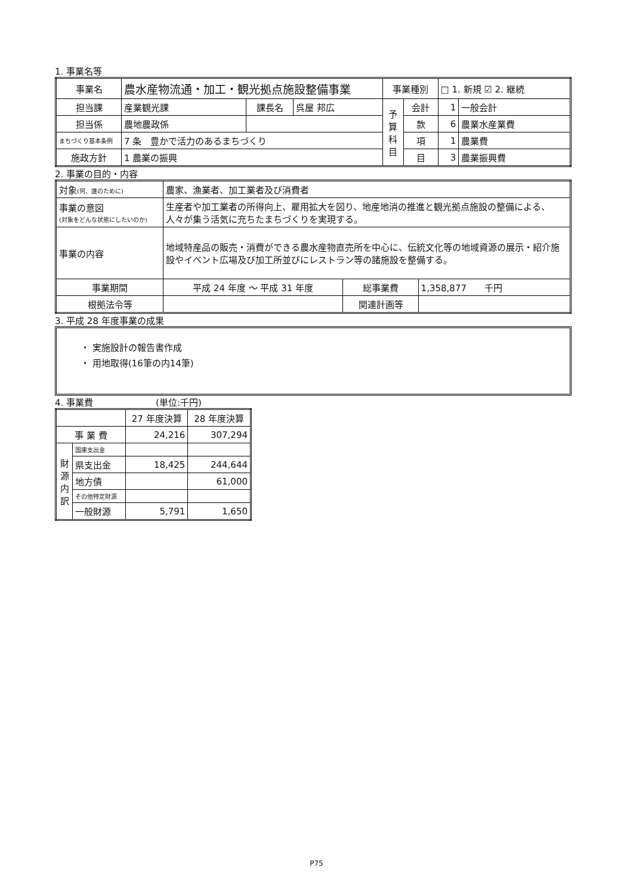1. 事業名等
| 事業名 | 農水産物流通・加工・観光拠点施設整備事業 | | | 事業種別 | | □ 1. 新規 ☑ 2. 継続 | |
| 担当課 | 産業観光課 | 課長名 | 呉屋 邦広 | 予 算 科 目 | 会計 | 1 | 一般会計 |
| 担当係 | 農地農政係 | | | | 款 | 6 | 農業水産業費 |
| まちづくり基本条例 | 7 条 豊かで活力のあるまちづくり | | | | 項 | 1 | 農業費 |
| 施政方針 | 1 農業の振興 | | | | 目 | 3 | 農業振興費 |
2. 事業の目的・内容
| 対象 (何、誰のために) | 農家、漁業者、加工業者及び消費者 | | |
| 事業の意図 (対象をどんな状態にしたいのか) | 生産者や加工業者の所得向上、雇用拡大を図り、地産地消の推進と観光拠点施設の整備による、人々が集う活気に充ちたまちづくりを実現する。 | | |
| 事業の内容 | 地域特産品の販売・消費ができる農水産物直売所を中心に、伝統文化等の地域資源の展示・紹介施設やイベント広場及び加工所並びにレストラン等の諸施設を整備する。 | | |
| 事業期間 | 平成 24 年度 ～ 平成 31 年度 | 総事業費 | 1,358,877 千円 |
| 根拠法令等 | | 関連計画等 | |
3. 平成 28 年度事業の成果
・ 実施設計の報告書作成
・ 用地取得(16筆の内14筆)
4. 事業費　　　　　　　(単位:千円)
| | | 27 年度決算 | 28 年度決算 |
| 事 業 費 | | 24,216 | 307,294 |
| 財 源 内 訳 | 国庫支出金 | | |
| | 県支出金 | 18,425 | 244,644 |
| | 地方債 | | 61,000 |
| | その他特定財源 | | |
| | 一般財源 | 5,791 | 1,650 |
P75